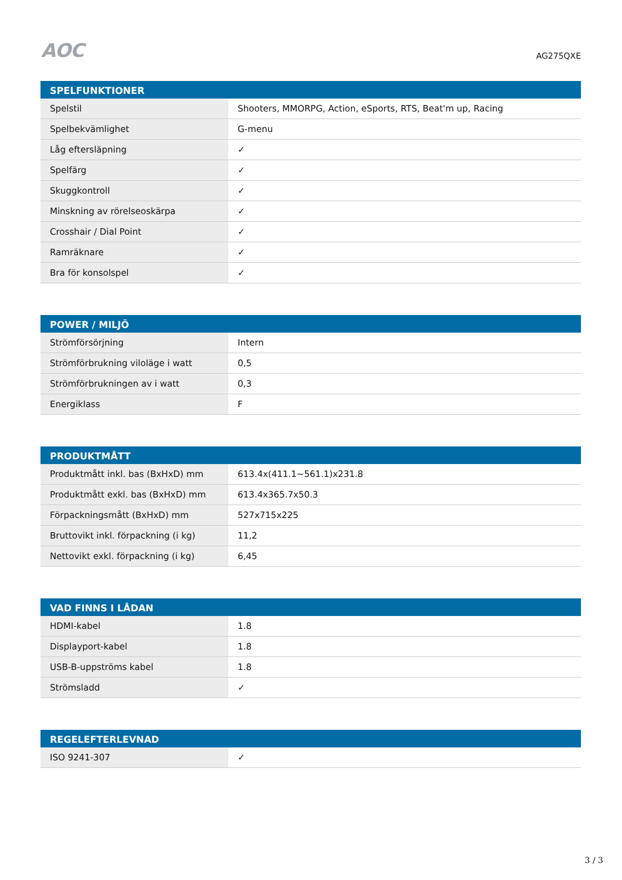AOC
AG275QXE
| SPELFUNKTIONER | |
| --- | --- |
| Spelstil | Shooters, MMORPG, Action, eSports, RTS, Beat'm up, Racing |
| Spelbekvämlighet | G-menu |
| Låg eftersläpning | ✓ |
| Spelfärg | ✓ |
| Skuggkontroll | ✓ |
| Minskning av rörelseoskärpa | ✓ |
| Crosshair / Dial Point | ✓ |
| Ramräknare | ✓ |
| Bra för konsolspel | ✓ |
| POWER / MILJÖ | |
| --- | --- |
| Strömförsörjning | Intern |
| Strömförbrukning viloläge i watt | 0,5 |
| Strömförbrukningen av i watt | 0,3 |
| Energiklass | F |
| PRODUKTMÅTT | |
| --- | --- |
| Produktmått inkl. bas (BxHxD) mm | 613.4x(411.1~561.1)x231.8 |
| Produktmått exkl. bas (BxHxD) mm | 613.4x365.7x50.3 |
| Förpackningsmått (BxHxD) mm | 527x715x225 |
| Bruttovikt inkl. förpackning (i kg) | 11,2 |
| Nettovikt exkl. förpackning (i kg) | 6,45 |
| VAD FINNS I LÅDAN | |
| --- | --- |
| HDMI-kabel | 1.8 |
| Displayport-kabel | 1.8 |
| USB-B-uppströms kabel | 1.8 |
| Strömsladd | ✓ |
| REGELEFTERLEVNAD | |
| --- | --- |
| ISO 9241-307 | ✓ |
3 / 3